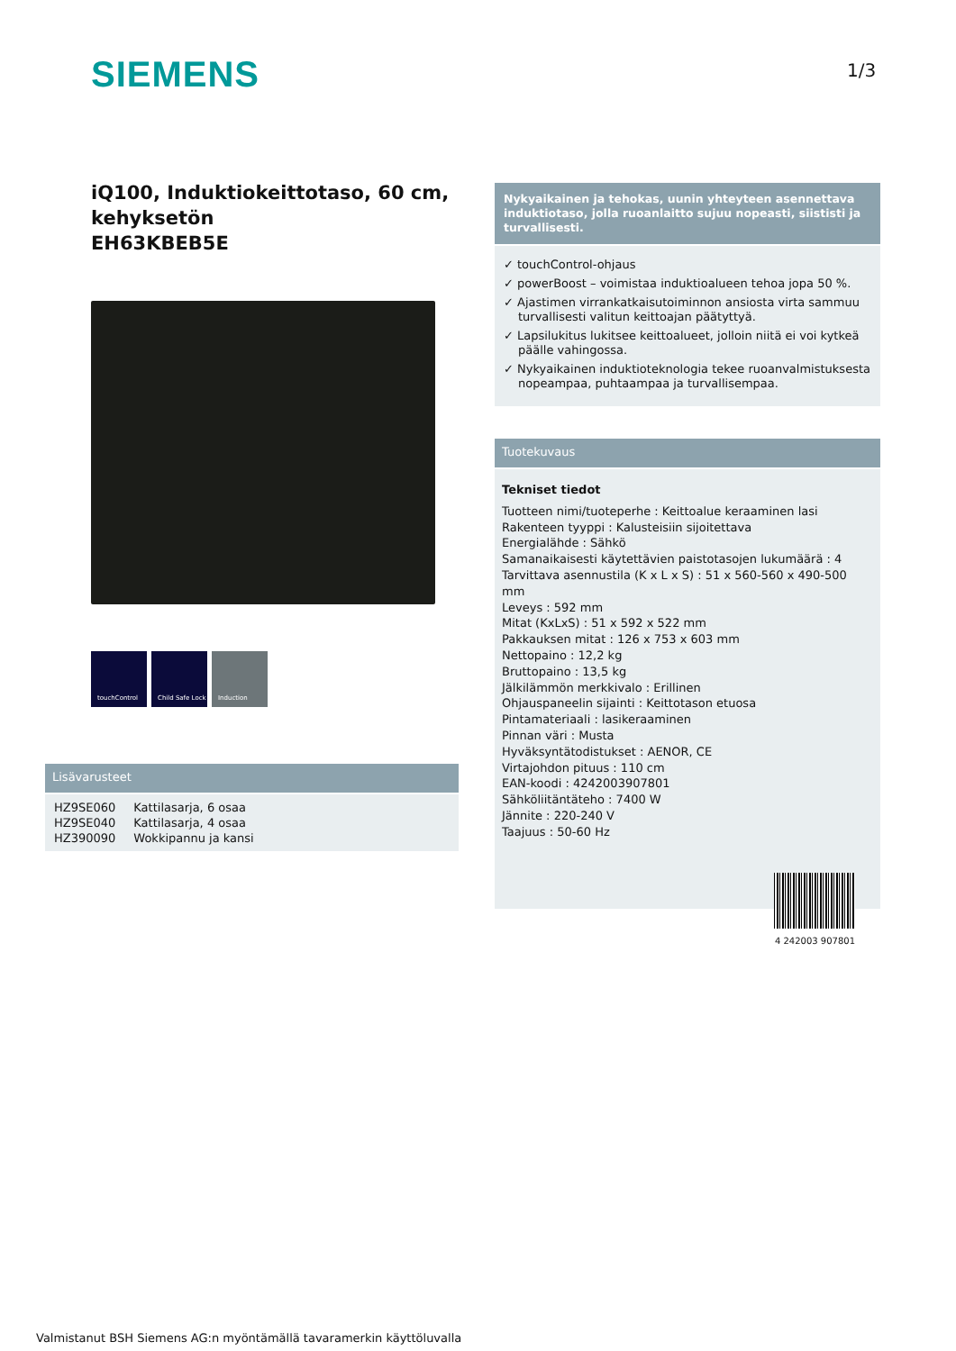SIEMENS 1/3
iQ100, Induktiokeittotaso, 60 cm, kehyksetön
EH63KBEB5E
touchControl Child Safe Lock
Induction
Lisävarusteet
| HZ9SE060 | Kattilasarja, 6 osaa |
| HZ9SE040 | Kattilasarja, 4 osaa |
| HZ390090 | Wokkipannu ja kansi |
Nykyaikainen ja tehokas, uunin yhteyteen asennettava induktiotaso, jolla ruoanlaitto sujuu nopeasti, siististi ja turvallisesti.
✓ touchControl-ohjaus
✓ powerBoost – voimistaa induktioalueen tehoa jopa 50 %.
✓ Ajastimen virrankatkaisutoiminnon ansiosta virta sammuu turvallisesti valitun keittoajan päätyttyä.
✓ Lapsilukitus lukitsee keittoalueet, jolloin niitä ei voi kytkeä päälle vahingossa.
✓ Nykyaikainen induktioteknologia tekee ruoanvalmistuksesta nopeampaa, puhtaampaa ja turvallisempaa.
Tuotekuvaus
Tekniset tiedot
Tuotteen nimi/tuoteperhe : Keittoalue keraaminen lasi
Rakenteen tyyppi : Kalusteisiin sijoitettava
Energialähde : Sähkö
Samanaikaisesti käytettävien paistotasojen lukumäärä : 4
Tarvittava asennustila (K x L x S) : 51 x 560-560 x 490-500 mm
Leveys : 592 mm
Mitat (KxLxS) : 51 x 592 x 522 mm
Pakkauksen mitat : 126 x 753 x 603 mm
Nettopaino : 12,2 kg
Bruttopaino : 13,5 kg
Jälkilämmön merkkivalo : Erillinen
Ohjauspaneelin sijainti : Keittotason etuosa
Pintamateriaali : lasikeraaminen
Pinnan väri : Musta
Hyväksyntätodistukset : AENOR, CE
Virtajohdon pituus : 110 cm
EAN-koodi : 4242003907801
Sähköliitäntäteho : 7400 W
Jännite : 220-240 V
Taajuus : 50-60 Hz
4 242003 907801
Valmistanut BSH Siemens AG:n myöntämällä tavaramerkin käyttöluvalla